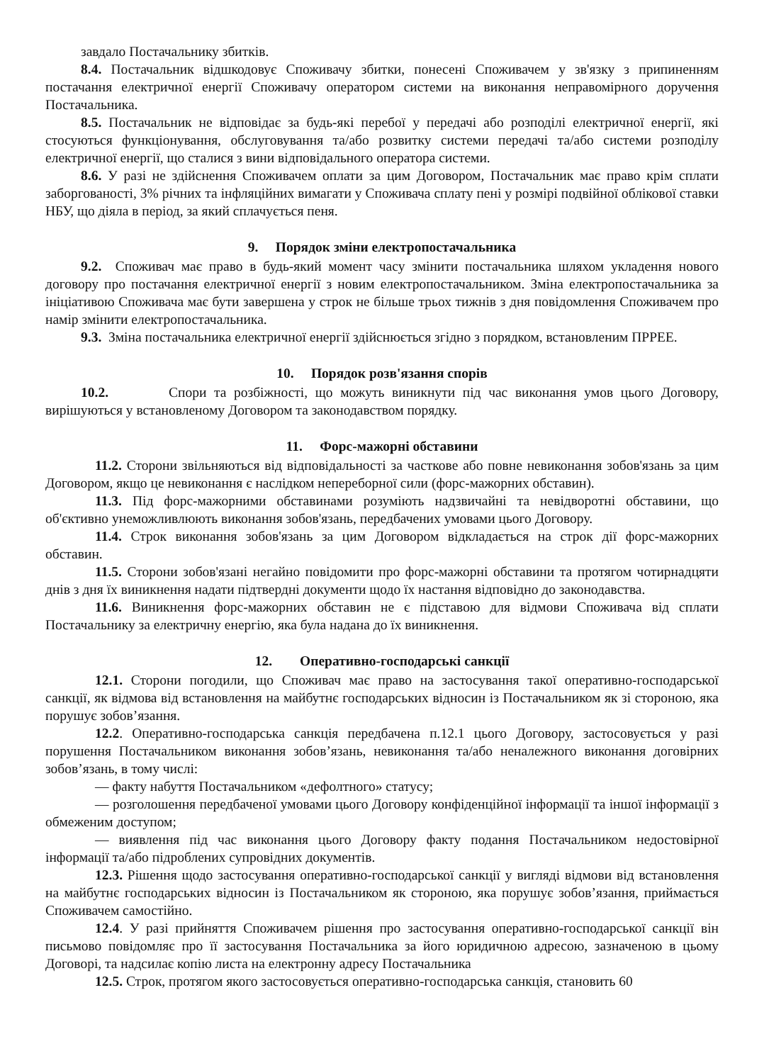завдало Постачальнику збитків.
8.4. Постачальник відшкодовує Споживачу збитки, понесені Споживачем у зв'язку з припиненням постачання електричної енергії Споживачу оператором системи на виконання неправомірного доручення Постачальника.
8.5. Постачальник не відповідає за будь-які перебої у передачі або розподілі електричної енергії, які стосуються функціонування, обслуговування та/або розвитку системи передачі та/або системи розподілу електричної енергії, що сталися з вини відповідального оператора системи.
8.6. У разі не здійснення Споживачем оплати за цим Договором, Постачальник має право крім сплати заборгованості, 3% річних та інфляційних вимагати у Споживача сплату пені у розмірі подвійної облікової ставки НБУ, що діяла в період, за який сплачується пеня.
9. Порядок зміни електропостачальника
9.2. Споживач має право в будь-який момент часу змінити постачальника шляхом укладення нового договору про постачання електричної енергії з новим електропостачальником. Зміна електропостачальника за ініціативою Споживача має бути завершена у строк не більше трьох тижнів з дня повідомлення Споживачем про намір змінити електропостачальника.
9.3. Зміна постачальника електричної енергії здійснюється згідно з порядком, встановленим ПРРЕЕ.
10. Порядок розв'язання спорів
10.2. Спори та розбіжності, що можуть виникнути під час виконання умов цього Договору, вирішуються у встановленому Договором та законодавством порядку.
11. Форс-мажорні обставини
11.2. Сторони звільняються від відповідальності за часткове або повне невиконання зобов'язань за цим Договором, якщо це невиконання є наслідком непереборної сили (форс-мажорних обставин).
11.3. Під форс-мажорними обставинами розуміють надзвичайні та невідворотні обставини, що об'єктивно унеможливлюють виконання зобов'язань, передбачених умовами цього Договору.
11.4. Строк виконання зобов'язань за цим Договором відкладається на строк дії форс-мажорних обставин.
11.5. Сторони зобов'язані негайно повідомити про форс-мажорні обставини та протягом чотирнадцяти днів з дня їх виникнення надати підтвердні документи щодо їх настання відповідно до законодавства.
11.6. Виникнення форс-мажорних обставин не є підставою для відмови Споживача від сплати Постачальнику за електричну енергію, яка була надана до їх виникнення.
12. Оперативно-господарські санкції
12.1. Сторони погодили, що Споживач має право на застосування такої оперативно-господарської санкції, як відмова від встановлення на майбутнє господарських відносин із Постачальником як зі стороною, яка порушує зобов’язання.
12.2. Оперативно-господарська санкція передбачена п.12.1 цього Договору, застосовується у разі порушення Постачальником виконання зобов’язань, невиконання та/або неналежного виконання договірних зобов’язань, в тому числі:
— факту набуття Постачальником «дефолтного» статусу;
— розголошення передбаченої умовами цього Договору конфіденційної інформації та іншої інформації з обмеженим доступом;
— виявлення під час виконання цього Договору факту подання Постачальником недостовірної інформації та/або підроблених супровідних документів.
12.3. Рішення щодо застосування оперативно-господарської санкції у вигляді відмови від встановлення на майбутнє господарських відносин із Постачальником як стороною, яка порушує зобов’язання, приймається Споживачем самостійно.
12.4. У разі прийняття Споживачем рішення про застосування оперативно-господарської санкції він письмово повідомляє про її застосування Постачальника за його юридичною адресою, зазначеною в цьому Договорі, та надсилає копію листа на електронну адресу Постачальника
12.5. Строк, протягом якого застосовується оперативно-господарська санкція, становить 60